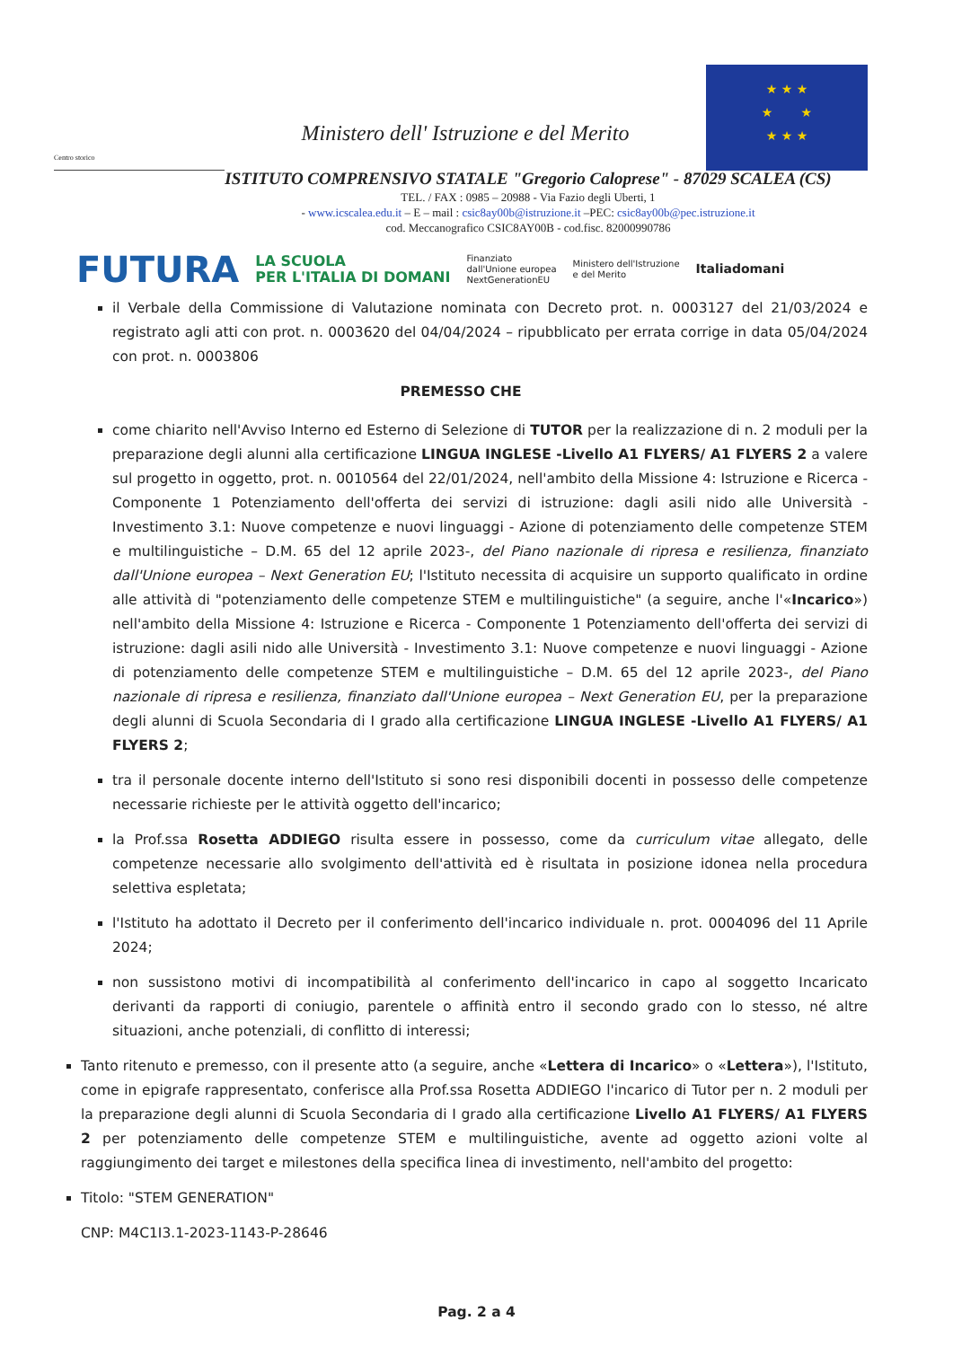Centro storico
Ministero dell' Istruzione e del Merito
★ ★ ★
★ ★
★ ★ ★
ISTITUTO COMPRENSIVO STATALE "Gregorio Caloprese" - 87029 SCALEA (CS)
TEL. / FAX : 0985 – 20988 - Via Fazio degli Uberti, 1
- www.icscalea.edu.it – E – mail : csic8ay00b@istruzione.it –PEC: csic8ay00b@pec.istruzione.it
cod. Meccanografico CSIC8AY00B - cod.fisc. 82000990786
FUTURA LA SCUOLA
PER L'ITALIA DI DOMANI Finanziato
dall'Unione europea
NextGenerationEU Ministero dell'Istruzione
e del Merito Italiadomani
il Verbale della Commissione di Valutazione nominata con Decreto prot. n. 0003127 del 21/03/2024 e registrato agli atti con prot. n. 0003620 del 04/04/2024 – ripubblicato per errata corrige in data 05/04/2024 con prot. n. 0003806
PREMESSO CHE
come chiarito nell'Avviso Interno ed Esterno di Selezione di TUTOR per la realizzazione di n. 2 moduli per la preparazione degli alunni alla certificazione LINGUA INGLESE -Livello A1 FLYERS/ A1 FLYERS 2 a valere sul progetto in oggetto, prot. n. 0010564 del 22/01/2024, nell'ambito della Missione 4: Istruzione e Ricerca - Componente 1 Potenziamento dell'offerta dei servizi di istruzione: dagli asili nido alle Università - Investimento 3.1: Nuove competenze e nuovi linguaggi - Azione di potenziamento delle competenze STEM e multilinguistiche – D.M. 65 del 12 aprile 2023-, del Piano nazionale di ripresa e resilienza, finanziato dall'Unione europea – Next Generation EU; l'Istituto necessita di acquisire un supporto qualificato in ordine alle attività di "potenziamento delle competenze STEM e multilinguistiche" (a seguire, anche l'«Incarico») nell'ambito della Missione 4: Istruzione e Ricerca - Componente 1 Potenziamento dell'offerta dei servizi di istruzione: dagli asili nido alle Università - Investimento 3.1: Nuove competenze e nuovi linguaggi - Azione di potenziamento delle competenze STEM e multilinguistiche – D.M. 65 del 12 aprile 2023-, del Piano nazionale di ripresa e resilienza, finanziato dall'Unione europea – Next Generation EU, per la preparazione degli alunni di Scuola Secondaria di I grado alla certificazione LINGUA INGLESE -Livello A1 FLYERS/ A1 FLYERS 2;
tra il personale docente interno dell'Istituto si sono resi disponibili docenti in possesso delle competenze necessarie richieste per le attività oggetto dell'incarico;
la Prof.ssa Rosetta ADDIEGO risulta essere in possesso, come da curriculum vitae allegato, delle competenze necessarie allo svolgimento dell'attività ed è risultata in posizione idonea nella procedura selettiva espletata;
l'Istituto ha adottato il Decreto per il conferimento dell'incarico individuale n. prot. 0004096 del 11 Aprile 2024;
non sussistono motivi di incompatibilità al conferimento dell'incarico in capo al soggetto Incaricato derivanti da rapporti di coniugio, parentele o affinità entro il secondo grado con lo stesso, né altre situazioni, anche potenziali, di conflitto di interessi;
Tanto ritenuto e premesso, con il presente atto (a seguire, anche «Lettera di Incarico» o «Lettera»), l'Istituto, come in epigrafe rappresentato, conferisce alla Prof.ssa Rosetta ADDIEGO l'incarico di Tutor per n. 2 moduli per la preparazione degli alunni di Scuola Secondaria di I grado alla certificazione Livello A1 FLYERS/ A1 FLYERS 2 per potenziamento delle competenze STEM e multilinguistiche, avente ad oggetto azioni volte al raggiungimento dei target e milestones della specifica linea di investimento, nell'ambito del progetto:
Titolo: "STEM GENERATION"
CNP: M4C1I3.1-2023-1143-P-28646
Pag. 2 a 4